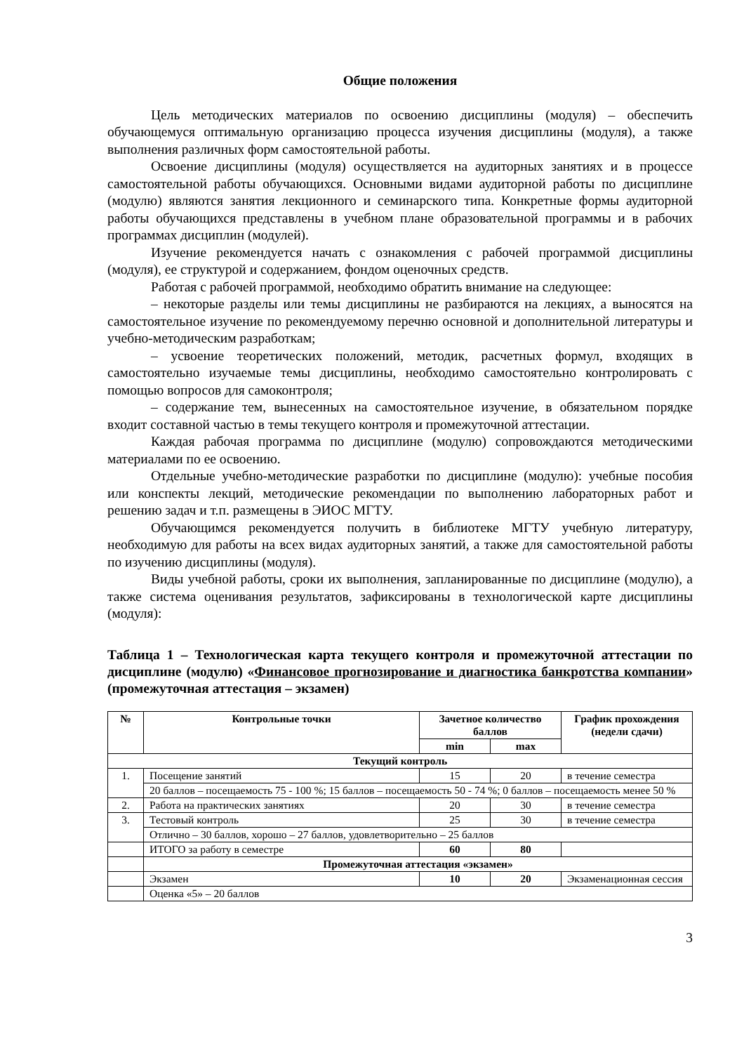Общие положения
Цель методических материалов по освоению дисциплины (модуля) – обеспечить обучающемуся оптимальную организацию процесса изучения дисциплины (модуля), а также выполнения различных форм самостоятельной работы.
Освоение дисциплины (модуля) осуществляется на аудиторных занятиях и в процессе самостоятельной работы обучающихся. Основными видами аудиторной работы по дисциплине (модулю) являются занятия лекционного и семинарского типа. Конкретные формы аудиторной работы обучающихся представлены в учебном плане образовательной программы и в рабочих программах дисциплин (модулей).
Изучение рекомендуется начать с ознакомления с рабочей программой дисциплины (модуля), ее структурой и содержанием, фондом оценочных средств.
Работая с рабочей программой, необходимо обратить внимание на следующее:
– некоторые разделы или темы дисциплины не разбираются на лекциях, а выносятся на самостоятельное изучение по рекомендуемому перечню основной и дополнительной литературы и учебно-методическим разработкам;
– усвоение теоретических положений, методик, расчетных формул, входящих в самостоятельно изучаемые темы дисциплины, необходимо самостоятельно контролировать с помощью вопросов для самоконтроля;
– содержание тем, вынесенных на самостоятельное изучение, в обязательном порядке входит составной частью в темы текущего контроля и промежуточной аттестации.
Каждая рабочая программа по дисциплине (модулю) сопровождаются методическими материалами по ее освоению.
Отдельные учебно-методические разработки по дисциплине (модулю): учебные пособия или конспекты лекций, методические рекомендации по выполнению лабораторных работ и решению задач и т.п. размещены в ЭИОС МГТУ.
Обучающимся рекомендуется получить в библиотеке МГТУ учебную литературу, необходимую для работы на всех видах аудиторных занятий, а также для самостоятельной работы по изучению дисциплины (модуля).
Виды учебной работы, сроки их выполнения, запланированные по дисциплине (модулю), а также система оценивания результатов, зафиксированы в технологической карте дисциплины (модуля):
Таблица 1 – Технологическая карта текущего контроля и промежуточной аттестации по дисциплине (модулю) «Финансовое прогнозирование и диагностика банкротства компании» (промежуточная аттестация – экзамен)
| № | Контрольные точки | Зачетное количество баллов | | График прохождения (недели сдачи) |
| --- | --- | --- | --- | --- |
| | | min | max | |
| Текущий контроль | | | | |
| 1. | Посещение занятий | 15 | 20 | в течение семестра |
| | 20 баллов – посещаемость 75 - 100 %; 15 баллов – посещаемость 50 - 74 %; 0 баллов – посещаемость менее 50 % | | | |
| 2. | Работа на практических занятиях | 20 | 30 | в течение семестра |
| 3. | Тестовый контроль | 25 | 30 | в течение семестра |
| | Отлично – 30 баллов, хорошо – 27 баллов, удовлетворительно – 25 баллов | | | |
| | ИТОГО за работу в семестре | 60 | 80 | |
| | Промежуточная аттестация «экзамен» | | | |
| | Экзамен | 10 | 20 | Экзаменационная сессия |
| | Оценка «5» – 20 баллов | | | |
3